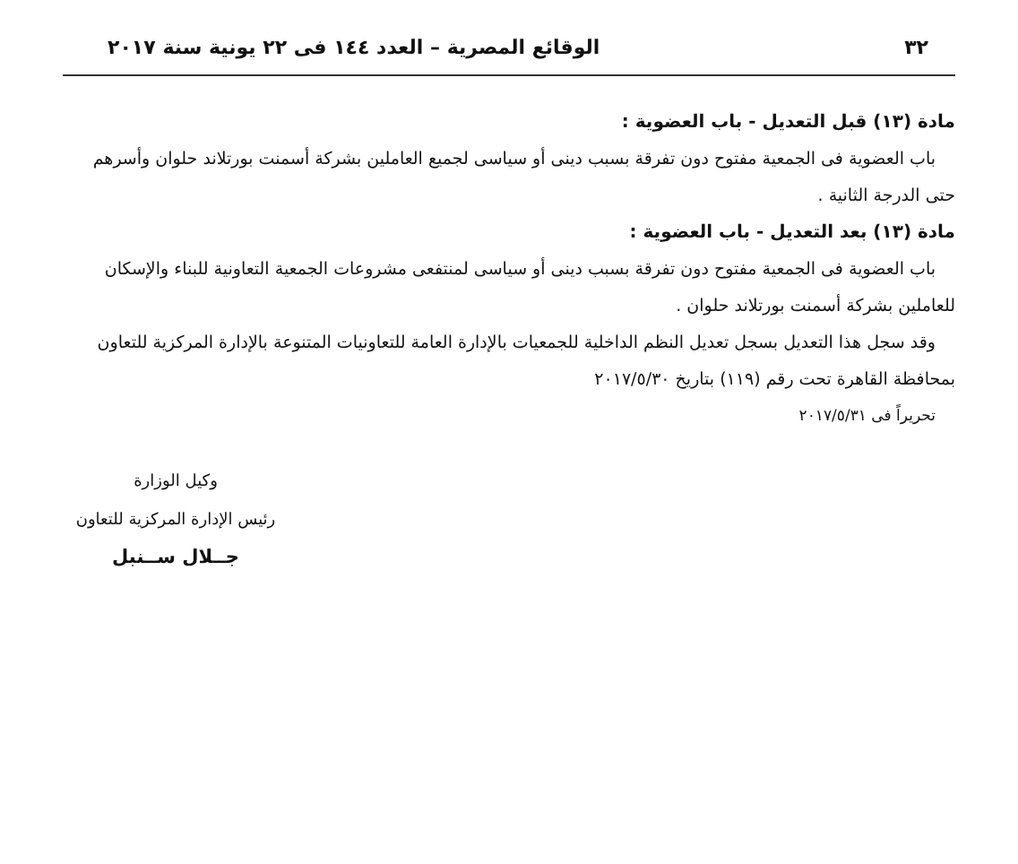٣٢ الوقائع المصرية – العدد ١٤٤ فى ٢٢ يونية سنة ٢٠١٧
مادة (١٣) قبل التعديل - باب العضوية :
باب العضوية فى الجمعية مفتوح دون تفرقة بسبب دينى أو سياسى لجميع العاملين بشركة أسمنت بورتلاند حلوان وأسرهم حتى الدرجة الثانية .
مادة (١٣) بعد التعديل - باب العضوية :
باب العضوية فى الجمعية مفتوح دون تفرقة بسبب دينى أو سياسى لمنتفعى مشروعات الجمعية التعاونية للبناء والإسكان للعاملين بشركة أسمنت بورتلاند حلوان .
وقد سجل هذا التعديل بسجل تعديل النظم الداخلية للجمعيات بالإدارة العامة للتعاونيات المتنوعة بالإدارة المركزية للتعاون بمحافظة القاهرة تحت رقم (١١٩) بتاريخ ٢٠١٧/٥/٣٠
تحريراً فى ٢٠١٧/٥/٣١
وكيل الوزارة
رئيس الإدارة المركزية للتعاون
جــلال ســنبل